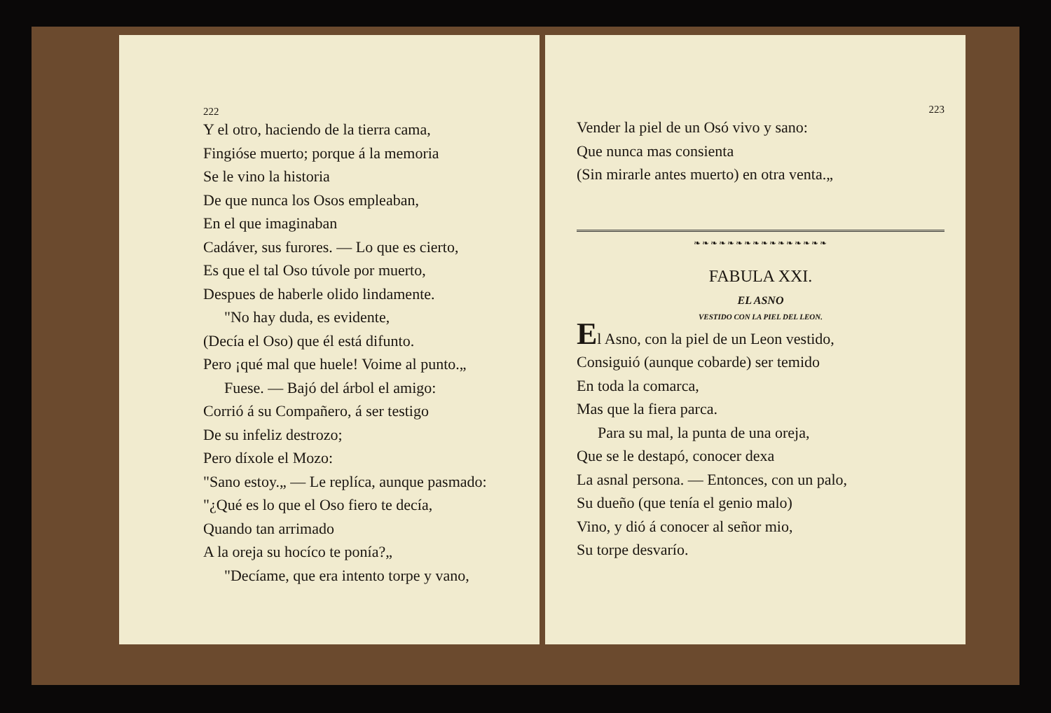222
Y el otro, haciendo de la tierra cama,
Fingióse muerto; porque á la memoria
Se le vino la historia
De que nunca los Osos empleaban,
En el que imaginaban
Cadáver, sus furores. — Lo que es cierto,
Es que el tal Oso túvole por muerto,
Despues de haberle olido lindamente.
"No hay duda, es evidente,
(Decía el Oso) que él está difunto.
Pero ¡qué mal que huele! Voime al punto.„
Fuese. — Bajó del árbol el amigo:
Corrió á su Compañero, á ser testigo
De su infeliz destrozo;
Pero díxole el Mozo:
"Sano estoy.„ — Le replíca, aunque pasmado:
"¿Qué es lo que el Oso fiero te decía,
Quando tan arrimado
A la oreja su hocíco te ponía?„
"Decíame, que era intento torpe y vano,
223
Vender la piel de un Osó vivo y sano:
Que nunca mas consienta
(Sin mirarle antes muerto) en otra venta.„
❧❧❧❧❧❧❧❧❧❧❧❧❧❧❧❧
FABULA XXI.
EL ASNO
VESTIDO CON LA PIEL DEL LEON.
El Asno, con la piel de un Leon vestido,
Consiguió (aunque cobarde) ser temido
En toda la comarca,
Mas que la fiera parca.
Para su mal, la punta de una oreja,
Que se le destapó, conocer dexa
La asnal persona. — Entonces, con un palo,
Su dueño (que tenía el genio malo)
Vino, y dió á conocer al señor mio,
Su torpe desvarío.